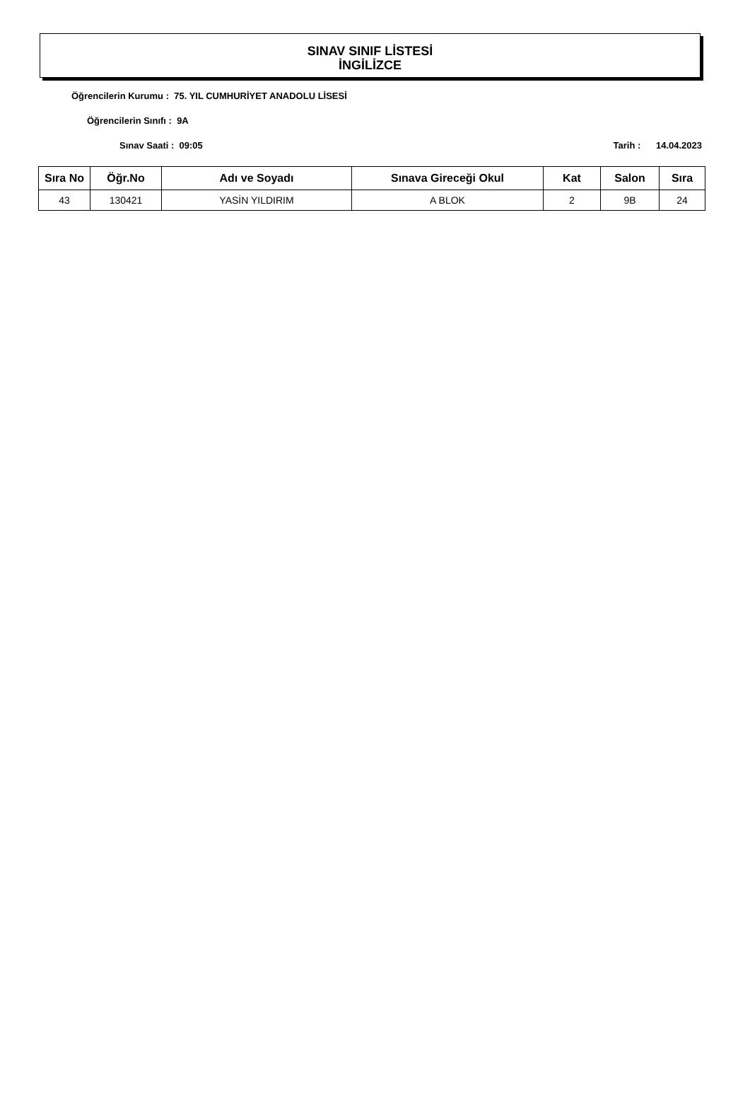SINAV SINIF LİSTESİ
İNGİLİZCE
Öğrencilerin Kurumu : 75. YIL CUMHURİYET ANADOLU LİSESİ
Öğrencilerin Sınıfı : 9A
Sınav Saati : 09:05 Tarih : 14.04.2023
| Sıra No | Öğr.No | Adı ve Soyadı | Sınava Gireceği Okul | Kat | Salon | Sıra |
| --- | --- | --- | --- | --- | --- | --- |
| 43 | 130421 | YASİN YILDIRIM | A BLOK | 2 | 9B | 24 |